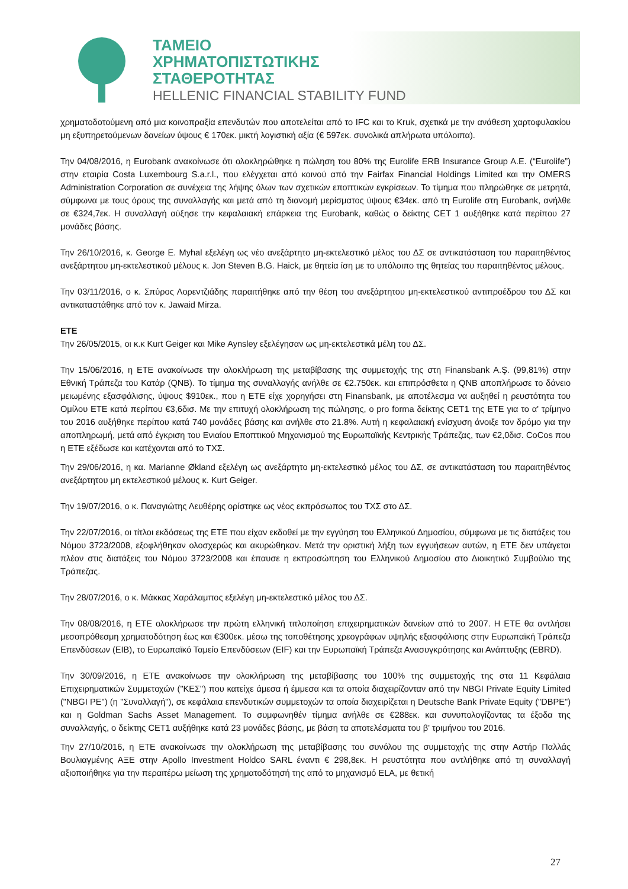ΤΑΜΕΙΟ
ΧΡΗΜΑΤΟΠΙΣΤΩΤΙΚΗΣ
ΣΤΑΘΕΡΟΤΗΤΑΣ
HELLENIC FINANCIAL STABILITY FUND
χρηματοδοτούμενη από μια κοινοπραξία επενδυτών που αποτελείται από το IFC και το Kruk, σχετικά με την ανάθεση χαρτοφυλακίου μη εξυπηρετούμενων δανείων ύψους € 170εκ. μικτή λογιστική αξία (€ 597εκ. συνολικά απλήρωτα υπόλοιπα).
Την 04/08/2016, η Eurobank ανακοίνωσε ότι ολοκληρώθηκε η πώληση του 80% της Eurolife ERB Insurance Group A.E. (“Eurolife”) στην εταιρία Costa Luxembourg S.a.r.l., που ελέγχεται από κοινού από την Fairfax Financial Holdings Limited και την OMERS Administration Corporation σε συνέχεια της λήψης όλων των σχετικών εποπτικών εγκρίσεων. Το τίμημα που πληρώθηκε σε μετρητά, σύμφωνα με τους όρους της συναλλαγής και μετά από τη διανομή μερίσματος ύψους €34εκ. από τη Eurolife στη Eurobank, ανήλθε σε €324,7εκ. Η συναλλαγή αύξησε την κεφαλαιακή επάρκεια της Eurobank, καθώς ο δείκτης CET 1 αυξήθηκε κατά περίπου 27 μονάδες βάσης.
Την 26/10/2016, κ. George E. Myhal εξελέγη ως νέο ανεξάρτητο μη-εκτελεστικό μέλος του ΔΣ σε αντικατάσταση του παραιτηθέντος ανεξάρτητου μη-εκτελεστικού μέλους κ. Jon Steven B.G. Haick, με θητεία ίση με το υπόλοιπο της θητείας του παραιτηθέντος μέλους.
Την 03/11/2016, ο κ. Σπύρος Λορεντζιάδης παραιτήθηκε από την θέση του ανεξάρτητου μη-εκτελεστικού αντιπροέδρου του ΔΣ και αντικαταστάθηκε από τον κ. Jawaid Mirza.
ΕΤΕ
Την 26/05/2015, οι κ.κ Kurt Geiger και Mike Aynsley εξελέγησαν ως μη-εκτελεστικά μέλη του ΔΣ.
Την 15/06/2016, η ΕΤΕ ανακοίνωσε την ολοκλήρωση της μεταβίβασης της συμμετοχής της στη Finansbank A.Ş. (99,81%) στην Εθνική Τράπεζα του Κατάρ (QNB). Το τίμημα της συναλλαγής ανήλθε σε €2.750εκ. και επιπρόσθετα η QNB αποπλήρωσε το δάνειο μειωμένης εξασφάλισης, ύψους $910εκ., που η ΕΤΕ είχε χορηγήσει στη Finansbank, με αποτέλεσμα να αυξηθεί η ρευστότητα του Ομίλου ΕΤΕ κατά περίπου €3,6δισ. Με την επιτυχή ολοκλήρωση της πώλησης, ο pro forma δείκτης CET1 της ΕΤΕ για το α' τρίμηνο του 2016 αυξήθηκε περίπου κατά 740 μονάδες βάσης και ανήλθε στο 21.8%. Αυτή η κεφαλαιακή ενίσχυση άνοιξε τον δρόμο για την αποπληρωμή, μετά από έγκριση του Ενιαίου Εποπτικού Μηχανισμού της Ευρωπαϊκής Κεντρικής Τράπεζας, των €2,0δισ. CoCos που η ΕΤΕ εξέδωσε και κατέχονται από το ΤΧΣ.
Την 29/06/2016, η κα. Marianne Økland εξελέγη ως ανεξάρτητο μη-εκτελεστικό μέλος του ΔΣ, σε αντικατάσταση του παραιτηθέντος ανεξάρτητου μη εκτελεστικού μέλους κ. Kurt Geiger.
Την 19/07/2016, ο κ. Παναγιώτης Λευθέρης ορίστηκε ως νέος εκπρόσωπος του ΤΧΣ στο ΔΣ.
Την 22/07/2016, οι τίτλοι εκδόσεως της ΕΤΕ που είχαν εκδοθεί με την εγγύηση του Ελληνικού Δημοσίου, σύμφωνα με τις διατάξεις του Νόμου 3723/2008, εξοφλήθηκαν ολοσχερώς και ακυρώθηκαν. Μετά την οριστική λήξη των εγγυήσεων αυτών, η ΕΤΕ δεν υπάγεται πλέον στις διατάξεις του Νόμου 3723/2008 και έπαυσε η εκπροσώπηση του Ελληνικού Δημοσίου στο Διοικητικό Συμβούλιο της Τράπεζας.
Την 28/07/2016, ο κ. Μάκκας Χαράλαμπος εξελέγη μη-εκτελεστικό μέλος του ΔΣ.
Την 08/08/2016, η ΕΤΕ ολοκλήρωσε την πρώτη ελληνική τιτλοποίηση επιχειρηματικών δανείων από το 2007. Η ΕΤΕ θα αντλήσει μεσοπρόθεσμη χρηματοδότηση έως και €300εκ. μέσω της τοποθέτησης χρεογράφων υψηλής εξασφάλισης στην Ευρωπαϊκή Τράπεζα Επενδύσεων (EIB), το Ευρωπαϊκό Ταμείο Επενδύσεων (EIF) και την Ευρωπαϊκή Τράπεζα Ανασυγκρότησης και Ανάπτυξης (EBRD).
Την 30/09/2016, η ΕΤΕ ανακοίνωσε την ολοκλήρωση της μεταβίβασης του 100% της συμμετοχής της στα 11 Κεφάλαια Επιχειρηματικών Συμμετοχών ("ΚΕΣ") που κατείχε άμεσα ή έμμεσα και τα οποία διαχειρίζονταν από την NBGI Private Equity Limited ("NBGI PE") (η "Συναλλαγή"), σε κεφάλαια επενδυτικών συμμετοχών τα οποία διαχειρίζεται η Deutsche Bank Private Equity ("DBPE") και η Goldman Sachs Asset Management. Το συμφωνηθέν τίμημα ανήλθε σε €288εκ. και συνυπολογίζοντας τα έξοδα της συναλλαγής, ο δείκτης CET1 αυξήθηκε κατά 23 μονάδες βάσης, με βάση τα αποτελέσματα του β' τριμήνου του 2016.
Την 27/10/2016, η ΕΤΕ ανακοίνωσε την ολοκλήρωση της μεταβίβασης του συνόλου της συμμετοχής της στην Αστήρ Παλλάς Βουλιαγμένης ΑΞΕ στην Apollo Investment Holdco SARL έναντι € 298,8εκ. Η ρευστότητα που αντλήθηκε από τη συναλλαγή αξιοποιήθηκε για την περαιτέρω μείωση της χρηματοδότησή της από το μηχανισμό ELA, με θετική
27